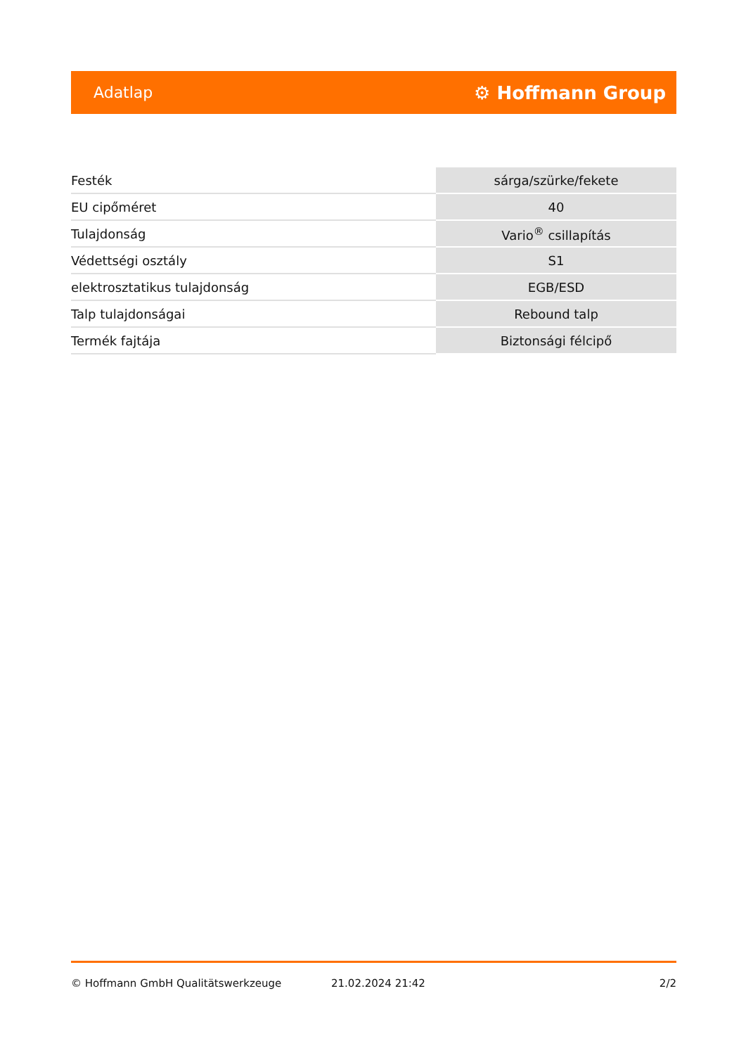Adatlap ⚙ Hoffmann Group
| Festék | sárga/szürke/fekete |
| EU cipőméret | 40 |
| Tulajdonság | Vario<sup>®</sup> csillapítás |
| Védettségi osztály | S1 |
| elektrosztatikus tulajdonság | EGB/ESD |
| Talp tulajdonságai | Rebound talp |
| Termék fajtája | Biztonsági félcipő |
© Hoffmann GmbH Qualitätswerkzeuge 21.02.2024 21:42 2/2